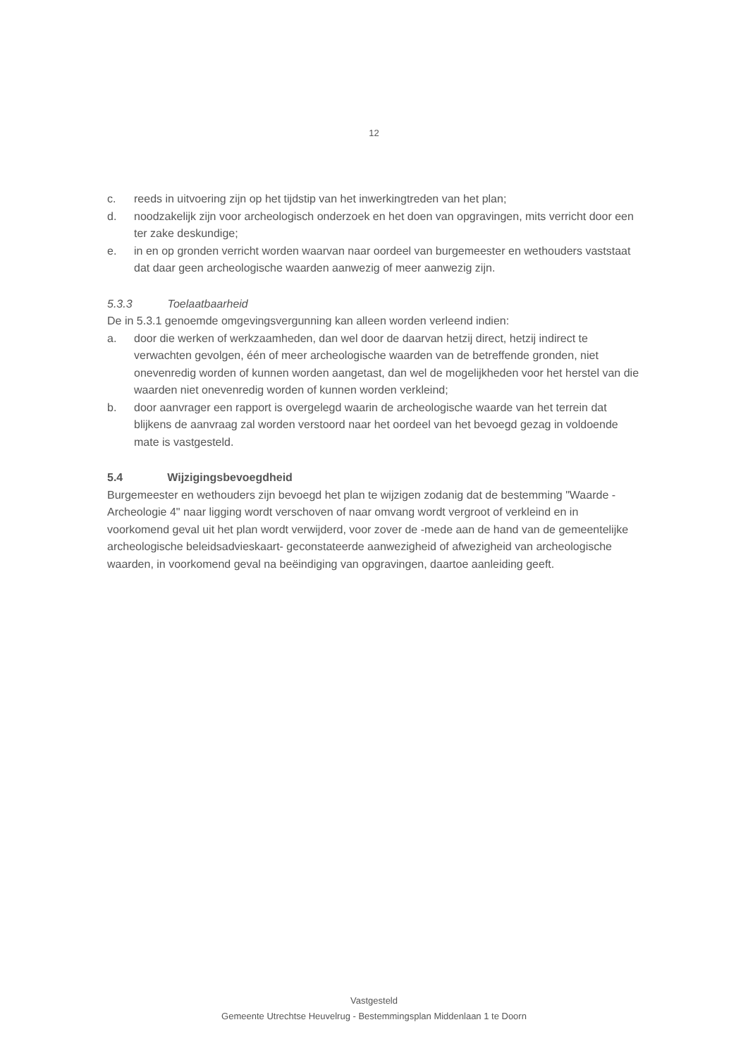12
c. reeds in uitvoering zijn op het tijdstip van het inwerkingtreden van het plan;
d. noodzakelijk zijn voor archeologisch onderzoek en het doen van opgravingen, mits verricht door een ter zake deskundige;
e. in en op gronden verricht worden waarvan naar oordeel van burgemeester en wethouders vaststaat dat daar geen archeologische waarden aanwezig of meer aanwezig zijn.
5.3.3 Toelaatbaarheid
De in 5.3.1 genoemde omgevingsvergunning kan alleen worden verleend indien:
a. door die werken of werkzaamheden, dan wel door de daarvan hetzij direct, hetzij indirect te verwachten gevolgen, één of meer archeologische waarden van de betreffende gronden, niet onevenredig worden of kunnen worden aangetast, dan wel de mogelijkheden voor het herstel van die waarden niet onevenredig worden of kunnen worden verkleind;
b. door aanvrager een rapport is overgelegd waarin de archeologische waarde van het terrein dat blijkens de aanvraag zal worden verstoord naar het oordeel van het bevoegd gezag in voldoende mate is vastgesteld.
5.4 Wijzigingsbevoegdheid
Burgemeester en wethouders zijn bevoegd het plan te wijzigen zodanig dat de bestemming "Waarde - Archeologie 4" naar ligging wordt verschoven of naar omvang wordt vergroot of verkleind en in voorkomend geval uit het plan wordt verwijderd, voor zover de -mede aan de hand van de gemeentelijke archeologische beleidsadvieskaart- geconstateerde aanwezigheid of afwezigheid van archeologische waarden, in voorkomend geval na beëindiging van opgravingen, daartoe aanleiding geeft.
Vastgesteld
Gemeente Utrechtse Heuvelrug - Bestemmingsplan Middenlaan 1 te Doorn